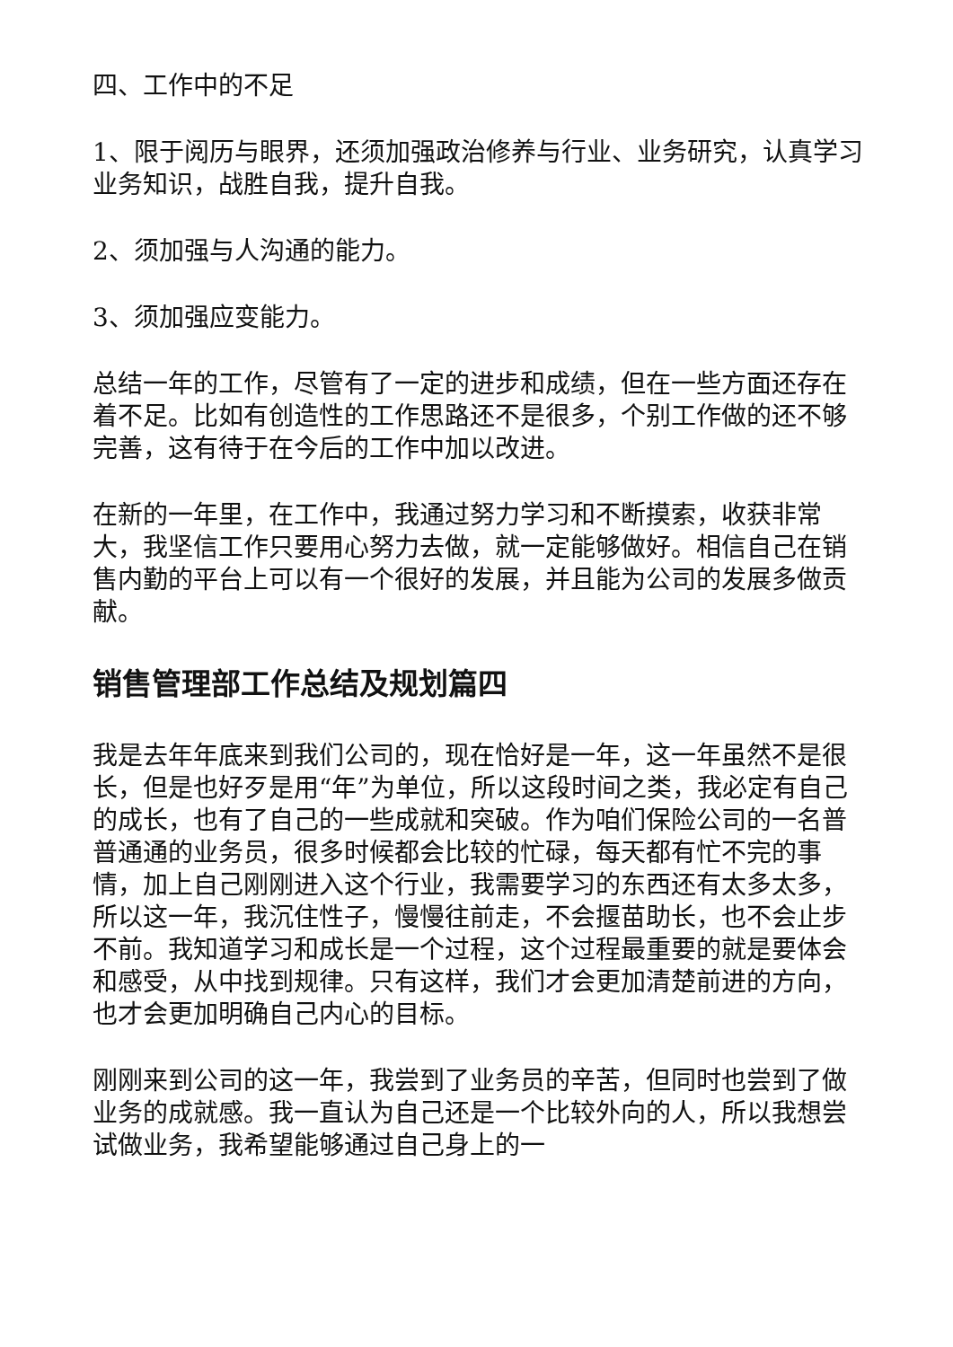四、工作中的不足
1、限于阅历与眼界，还须加强政治修养与行业、业务研究，认真学习业务知识，战胜自我，提升自我。
2、须加强与人沟通的能力。
3、须加强应变能力。
总结一年的工作，尽管有了一定的进步和成绩，但在一些方面还存在着不足。比如有创造性的工作思路还不是很多，个别工作做的还不够完善，这有待于在今后的工作中加以改进。
在新的一年里，在工作中，我通过努力学习和不断摸索，收获非常大，我坚信工作只要用心努力去做，就一定能够做好。相信自己在销售内勤的平台上可以有一个很好的发展，并且能为公司的发展多做贡献。
销售管理部工作总结及规划篇四
我是去年年底来到我们公司的，现在恰好是一年，这一年虽然不是很长，但是也好歹是用“年”为单位，所以这段时间之类，我必定有自己的成长，也有了自己的一些成就和突破。作为咱们保险公司的一名普普通通的业务员，很多时候都会比较的忙碌，每天都有忙不完的事情，加上自己刚刚进入这个行业，我需要学习的东西还有太多太多，所以这一年，我沉住性子，慢慢往前走，不会揠苗助长，也不会止步不前。我知道学习和成长是一个过程，这个过程最重要的就是要体会和感受，从中找到规律。只有这样，我们才会更加清楚前进的方向，也才会更加明确自己内心的目标。
刚刚来到公司的这一年，我尝到了业务员的辛苦，但同时也尝到了做业务的成就感。我一直认为自己还是一个比较外向的人，所以我想尝试做业务，我希望能够通过自己身上的一